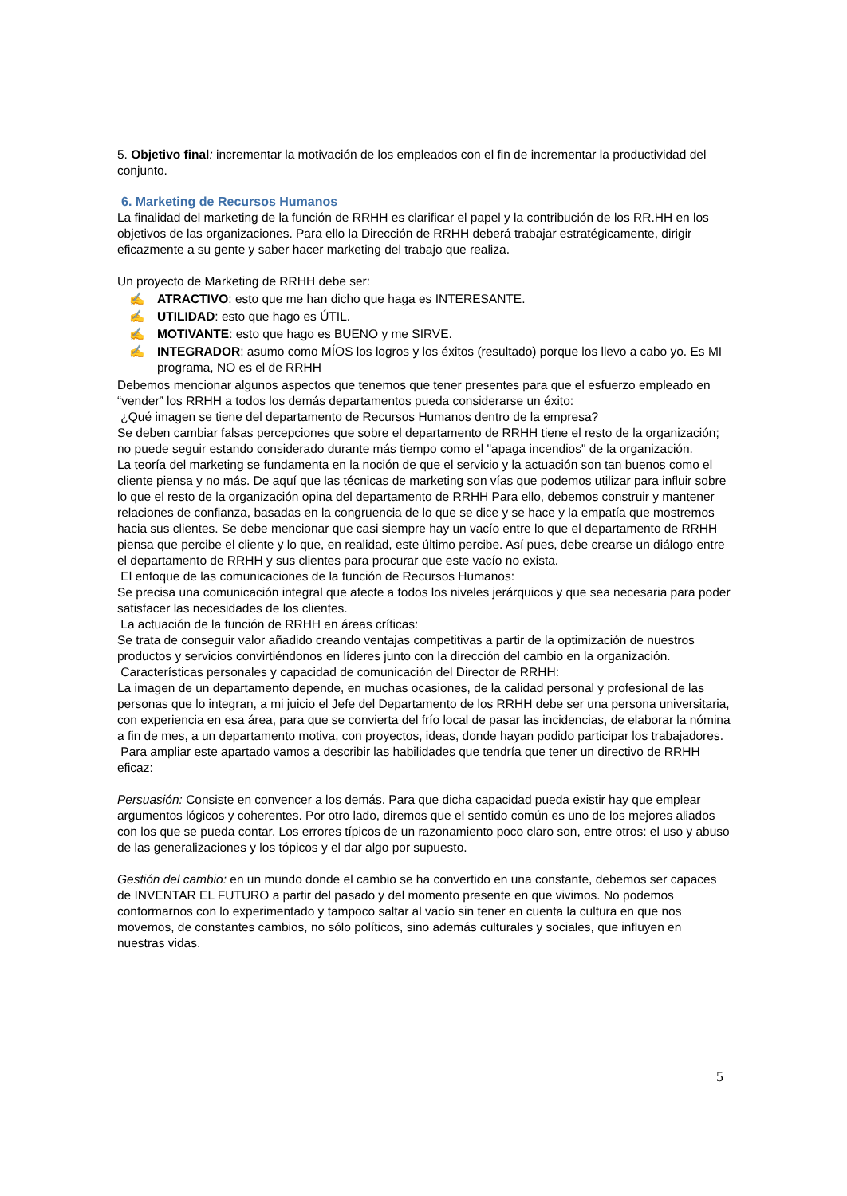5. Objetivo final: incrementar la motivación de los empleados con el fin de incrementar la productividad del conjunto.
6. Marketing de Recursos Humanos
La finalidad del marketing de la función de RRHH es clarificar el papel y la contribución de los RR.HH en los objetivos de las organizaciones. Para ello la Dirección de RRHH deberá trabajar estratégicamente, dirigir eficazmente a su gente y saber hacer marketing del trabajo que realiza.
Un proyecto de Marketing de RRHH debe ser:
✍ ATRACTIVO: esto que me han dicho que haga es INTERESANTE.
✍ UTILIDAD: esto que hago es ÚTIL.
✍ MOTIVANTE: esto que hago es BUENO y me SIRVE.
✍ INTEGRADOR: asumo como MÍOS los logros y los éxitos (resultado) porque los llevo a cabo yo. Es MI programa, NO es el de RRHH
Debemos mencionar algunos aspectos que tenemos que tener presentes para que el esfuerzo empleado en “vender” los RRHH a todos los demás departamentos pueda considerarse un éxito:
¿Qué imagen se tiene del departamento de Recursos Humanos dentro de la empresa?
Se deben cambiar falsas percepciones que sobre el departamento de RRHH tiene el resto de la organización; no puede seguir estando considerado durante más tiempo como el "apaga incendios" de la organización.
La teoría del marketing se fundamenta en la noción de que el servicio y la actuación son tan buenos como el cliente piensa y no más. De aquí que las técnicas de marketing son vías que podemos utilizar para influir sobre lo que el resto de la organización opina del departamento de RRHH Para ello, debemos construir y mantener relaciones de confianza, basadas en la congruencia de lo que se dice y se hace y la empatía que mostremos hacia sus clientes. Se debe mencionar que casi siempre hay un vacío entre lo que el departamento de RRHH piensa que percibe el cliente y lo que, en realidad, este último percibe. Así pues, debe crearse un diálogo entre el departamento de RRHH y sus clientes para procurar que este vacío no exista.
El enfoque de las comunicaciones de la función de Recursos Humanos:
Se precisa una comunicación integral que afecte a todos los niveles jerárquicos y que sea necesaria para poder satisfacer las necesidades de los clientes.
La actuación de la función de RRHH en áreas críticas:
Se trata de conseguir valor añadido creando ventajas competitivas a partir de la optimización de nuestros productos y servicios convirtiéndonos en líderes junto con la dirección del cambio en la organización.
Características personales y capacidad de comunicación del Director de RRHH:
La imagen de un departamento depende, en muchas ocasiones, de la calidad personal y profesional de las personas que lo integran, a mi juicio el Jefe del Departamento de los RRHH debe ser una persona universitaria, con experiencia en esa área, para que se convierta del frío local de pasar las incidencias, de elaborar la nómina a fin de mes, a un departamento motiva, con proyectos, ideas, donde hayan podido participar los trabajadores.
Para ampliar este apartado vamos a describir las habilidades que tendría que tener un directivo de RRHH eficaz:
Persuasión: Consiste en convencer a los demás. Para que dicha capacidad pueda existir hay que emplear argumentos lógicos y coherentes. Por otro lado, diremos que el sentido común es uno de los mejores aliados con los que se pueda contar. Los errores típicos de un razonamiento poco claro son, entre otros: el uso y abuso de las generalizaciones y los tópicos y el dar algo por supuesto.
Gestión del cambio: en un mundo donde el cambio se ha convertido en una constante, debemos ser capaces de INVENTAR EL FUTURO a partir del pasado y del momento presente en que vivimos. No podemos conformarnos con lo experimentado y tampoco saltar al vacío sin tener en cuenta la cultura en que nos movemos, de constantes cambios, no sólo políticos, sino además culturales y sociales, que influyen en nuestras vidas.
5